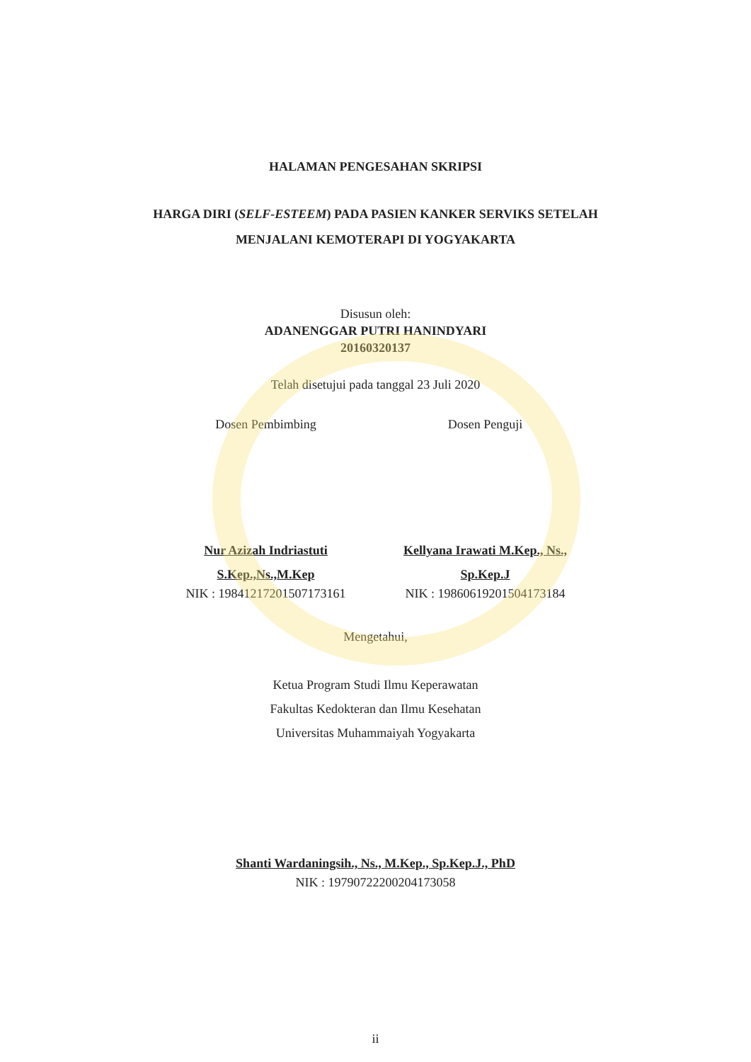HALAMAN PENGESAHAN SKRIPSI
HARGA DIRI (SELF-ESTEEM) PADA PASIEN KANKER SERVIKS SETELAH
MENJALANI KEMOTERAPI DI YOGYAKARTA
Disusun oleh:
ADANENGGAR PUTRI HANINDYARI
20160320137
Telah disetujui pada tanggal 23 Juli 2020
Dosen Pembimbing
Nur Azizah Indriastuti
S.Kep.,Ns.,M.Kep
NIK : 19841217201507173161
Dosen Penguji
Kellyana Irawati M.Kep., Ns.,
Sp.Kep.J
NIK : 19860619201504173184
Mengetahui,
Ketua Program Studi Ilmu Keperawatan
Fakultas Kedokteran dan Ilmu Kesehatan
Universitas Muhammaiyah Yogyakarta
Shanti Wardaningsih., Ns., M.Kep., Sp.Kep.J., PhD
NIK : 19790722200204173058
ii